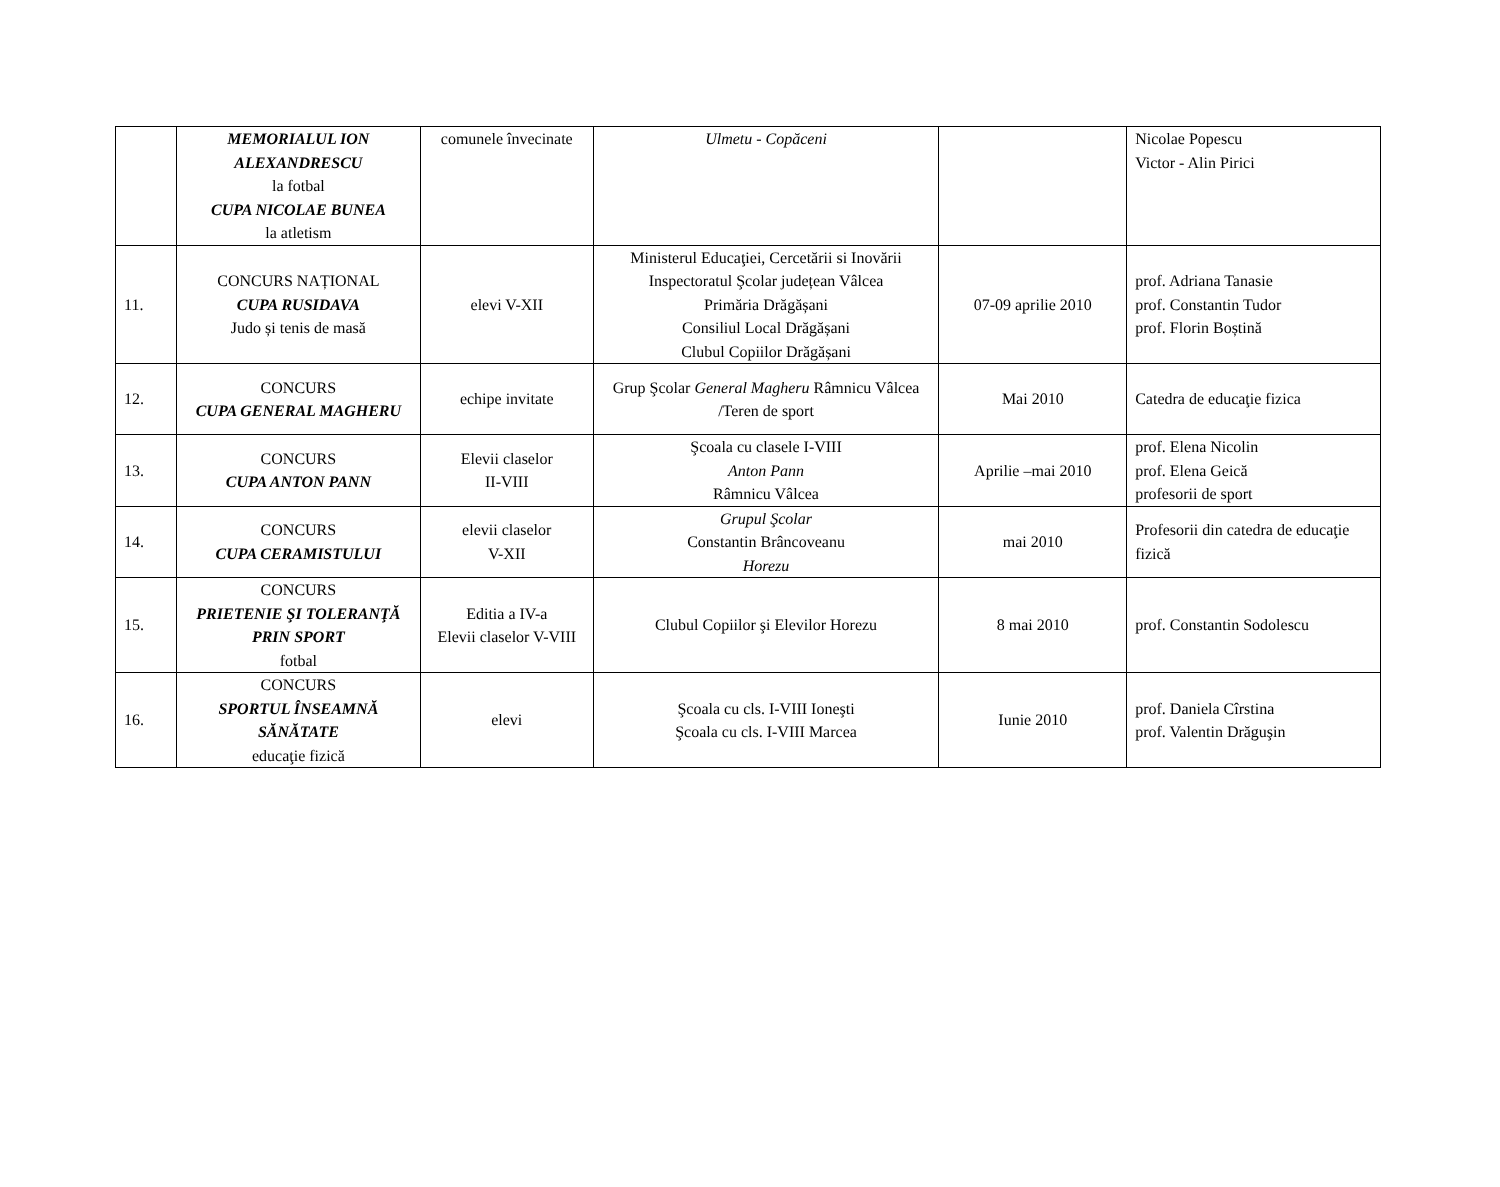| | MEMORIALUL ION ALEXANDRESCU la fotbal CUPA NICOLAE BUNEA la atletism | comunele învecinate | Ulmetu - Copăceni | | Nicolae Popescu Victor - Alin Pirici |
| 11. | CONCURS NAȚIONAL CUPA RUSIDAVA Judo și tenis de masă | elevi V-XII | Ministerul Educaţiei, Cercetării si Inovării Inspectoratul Şcolar județean Vâlcea Primăria Drăgășani Consiliul Local Drăgășani Clubul Copiilor Drăgășani | 07-09 aprilie 2010 | prof. Adriana Tanasie prof. Constantin Tudor prof. Florin Boștină |
| 12. | CONCURS CUPA GENERAL MAGHERU | echipe invitate | Grup Şcolar General Magheru Râmnicu Vâlcea /Teren de sport | Mai 2010 | Catedra de educaţie fizica |
| 13. | CONCURS CUPA ANTON PANN | Elevii claselor II-VIII | Şcoala cu clasele I-VIII Anton Pann Râmnicu Vâlcea | Aprilie –mai 2010 | prof. Elena Nicolin prof. Elena Geică profesorii de sport |
| 14. | CONCURS CUPA CERAMISTULUI | elevii claselor V-XII | Grupul Şcolar Constantin Brâncoveanu Horezu | mai 2010 | Profesorii din catedra de educaţie fizică |
| 15. | CONCURS PRIETENIE ŞI TOLERANŢĂ PRIN SPORT fotbal | Editia a IV-a Elevii claselor V-VIII | Clubul Copiilor şi Elevilor Horezu | 8 mai 2010 | prof. Constantin Sodolescu |
| 16. | CONCURS SPORTUL ÎNSEAMNĂ SĂNĂTATE educaţie fizică | elevi | Şcoala cu cls. I-VIII Ioneşti Şcoala cu cls. I-VIII Marcea | Iunie 2010 | prof. Daniela Cîrstina prof. Valentin Drăguşin |